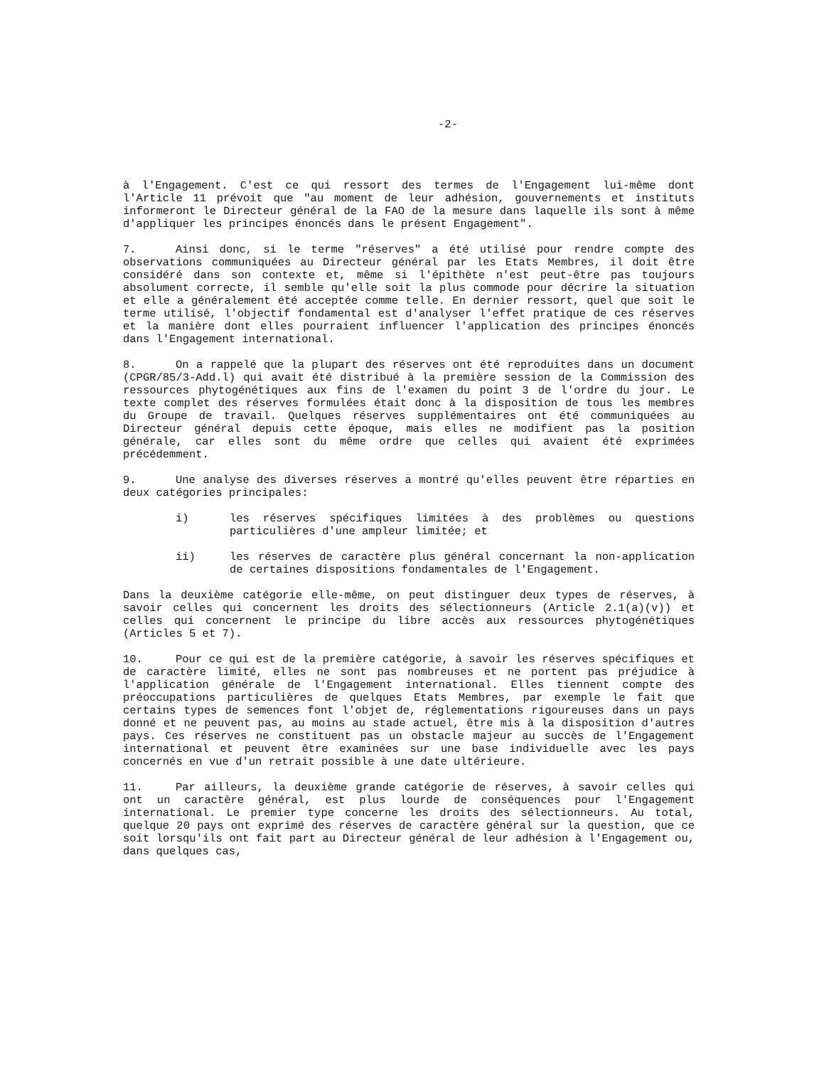-2-
à l'Engagement. C'est ce qui ressort des termes de l'Engagement lui-même dont l'Article 11 prévoit que "au moment de leur adhésion, gouvernements et instituts informeront le Directeur général de la FAO de la mesure dans laquelle ils sont à même d'appliquer les principes énoncés dans le présent Engagement".
7. Ainsi donc, si le terme "réserves" a été utilisé pour rendre compte des observations communiquées au Directeur général par les Etats Membres, il doit être considéré dans son contexte et, même si l'épithète n'est peut-être pas toujours absolument correcte, il semble qu'elle soit la plus commode pour décrire la situation et elle a généralement été acceptée comme telle. En dernier ressort, quel que soit le terme utilisé, l'objectif fondamental est d'analyser l'effet pratique de ces réserves et la manière dont elles pourraient influencer l'application des principes énoncés dans l'Engagement international.
8. On a rappelé que la plupart des réserves ont été reproduites dans un document (CPGR/85/3-Add.l) qui avait été distribué à la première session de la Commission des ressources phytogénétiques aux fins de l'examen du point 3 de l'ordre du jour. Le texte complet des réserves formulées était donc à la disposition de tous les membres du Groupe de travail. Quelques réserves supplémentaires ont été communiquées au Directeur général depuis cette époque, mais elles ne modifient pas la position générale, car elles sont du même ordre que celles qui avaient été exprimées précédemment.
9. Une analyse des diverses réserves a montré qu'elles peuvent être réparties en deux catégories principales:
i) les réserves spécifiques limitées à des problèmes ou questions particulières d'une ampleur limitée; et
ii) les réserves de caractère plus général concernant la non-application de certaines dispositions fondamentales de l'Engagement.
Dans la deuxième catégorie elle-même, on peut distinguer deux types de réserves, à savoir celles qui concernent les droits des sélectionneurs (Article 2.1(a)(v)) et celles qui concernent le principe du libre accès aux ressources phytogénétiques (Articles 5 et 7).
10. Pour ce qui est de la première catégorie, à savoir les réserves spécifiques et de caractère limité, elles ne sont pas nombreuses et ne portent pas préjudice à l'application générale de l'Engagement international. Elles tiennent compte des préoccupations particulières de quelques Etats Membres, par exemple le fait que certains types de semences font l'objet de, réglementations rigoureuses dans un pays donné et ne peuvent pas, au moins au stade actuel, être mis à la disposition d'autres pays. Ces réserves ne constituent pas un obstacle majeur au succès de l'Engagement international et peuvent être examinées sur une base individuelle avec les pays concernés en vue d'un retrait possible à une date ultérieure.
11. Par ailleurs, la deuxième grande catégorie de réserves, à savoir celles qui ont un caractère général, est plus lourde de conséquences pour l'Engagement international. Le premier type concerne les droits des sélectionneurs. Au total, quelque 20 pays ont exprimé des réserves de caractère général sur la question, que ce soit lorsqu'ils ont fait part au Directeur général de leur adhésion à l'Engagement ou, dans quelques cas,